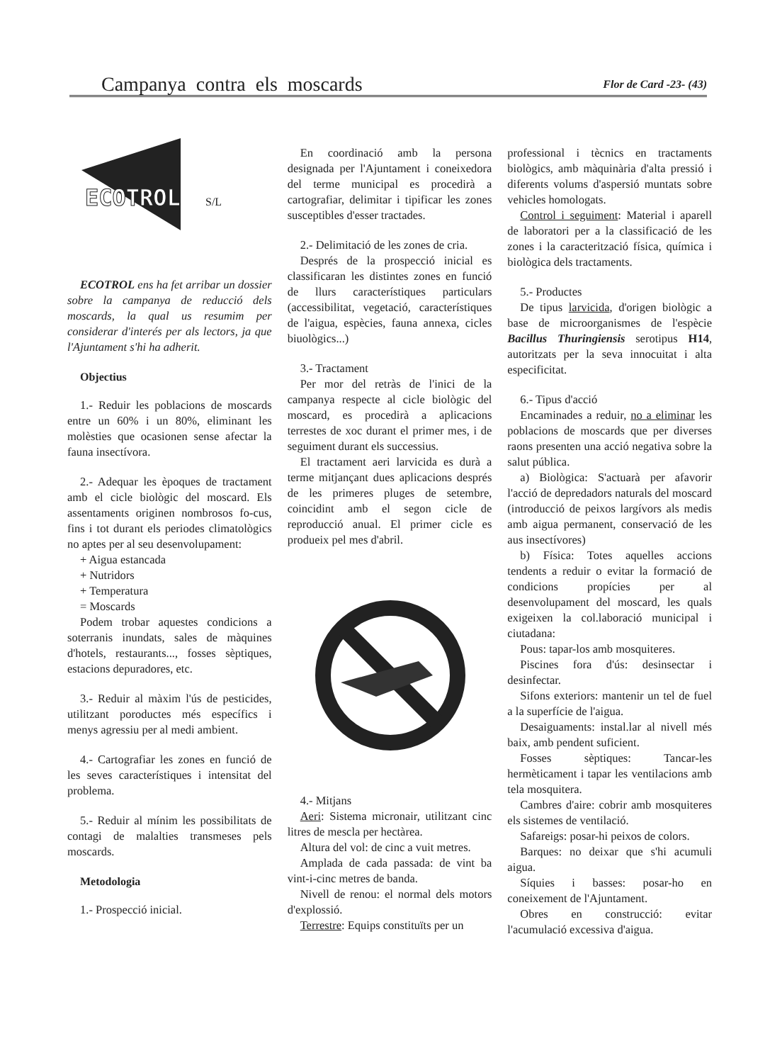Campanya contra els moscards
Flor de Card -23- (43)
ECOTROL
S/L
ECOTROL ens ha fet arribar un dossier sobre la campanya de reducció dels moscards, la qual us resumim per considerar d'interés per als lectors, ja que l'Ajuntament s'hi ha adherit.
Objectius
1.- Reduir les poblacions de moscards entre un 60% i un 80%, eliminant les molèsties que ocasionen sense afectar la fauna insectívora.
2.- Adequar les èpoques de tractament amb el cicle biològic del moscard. Els assentaments originen nombrosos fo-cus, fins i tot durant els periodes climatològics no aptes per al seu desenvolupament:
+ Aigua estancada
+ Nutridors
+ Temperatura
= Moscards
Podem trobar aquestes condicions a soterranis inundats, sales de màquines d'hotels, restaurants..., fosses sèptiques, estacions depuradores, etc.
3.- Reduir al màxim l'ús de pesticides, utilitzant poroductes més específics i menys agressiu per al medi ambient.
4.- Cartografiar les zones en funció de les seves característiques i intensitat del problema.
5.- Reduir al mínim les possibilitats de contagi de malalties transmeses pels moscards.
Metodologia
1.- Prospecció inicial.
En coordinació amb la persona designada per l'Ajuntament i coneixedora del terme municipal es procedirà a cartografiar, delimitar i tipificar les zones susceptibles d'esser tractades.
2.- Delimitació de les zones de cria.
Després de la prospecció inicial es classificaran les distintes zones en funció de llurs característiques particulars (accessibilitat, vegetació, característiques de l'aigua, espècies, fauna annexa, cicles biuològics...)
3.- Tractament
Per mor del retràs de l'inici de la campanya respecte al cicle biològic del moscard, es procedirà a aplicacions terrestes de xoc durant el primer mes, i de seguiment durant els successius.
El tractament aeri larvicida es durà a terme mitjançant dues aplicacions després de les primeres pluges de setembre, coincidint amb el segon cicle de reproducció anual. El primer cicle es produeix pel mes d'abril.
4.- Mitjans
Aeri: Sistema micronair, utilitzant cinc litres de mescla per hectàrea.
Altura del vol: de cinc a vuit metres.
Amplada de cada passada: de vint ba vint-i-cinc metres de banda.
Nivell de renou: el normal dels motors d'explossió.
Terrestre: Equips constituïts per un
professional i tècnics en tractaments biològics, amb màquinària d'alta pressió i diferents volums d'aspersió muntats sobre vehicles homologats.
Control i seguiment: Material i aparell de laboratori per a la classificació de les zones i la caracterització física, química i biològica dels tractaments.
5.- Productes
De tipus larvicida, d'origen biològic a base de microorganismes de l'espècie Bacillus Thuringiensis serotipus H14, autoritzats per la seva innocuitat i alta especificitat.
6.- Tipus d'acció
Encaminades a reduir, no a eliminar les poblacions de moscards que per diverses raons presenten una acció negativa sobre la salut pública.
a) Biològica: S'actuarà per afavorir l'acció de depredadors naturals del moscard (introducció de peixos largívors als medis amb aigua permanent, conservació de les aus insectívores)
b) Física: Totes aquelles accions tendents a reduir o evitar la formació de condicions propícies per al desenvolupament del moscard, les quals exigeixen la col.laboració municipal i ciutadana:
Pous: tapar-los amb mosquiteres.
Piscines fora d'ús: desinsectar i desinfectar.
Sifons exteriors: mantenir un tel de fuel a la superfície de l'aigua.
Desaiguaments: instal.lar al nivell més baix, amb pendent suficient.
Fosses sèptiques: Tancar-les hermèticament i tapar les ventilacions amb tela mosquitera.
Cambres d'aire: cobrir amb mosquiteres els sistemes de ventilació.
Safareigs: posar-hi peixos de colors.
Barques: no deixar que s'hi acumuli aigua.
Síquies i basses: posar-ho en coneixement de l'Ajuntament.
Obres en construcció: evitar l'acumulació excessiva d'aigua.